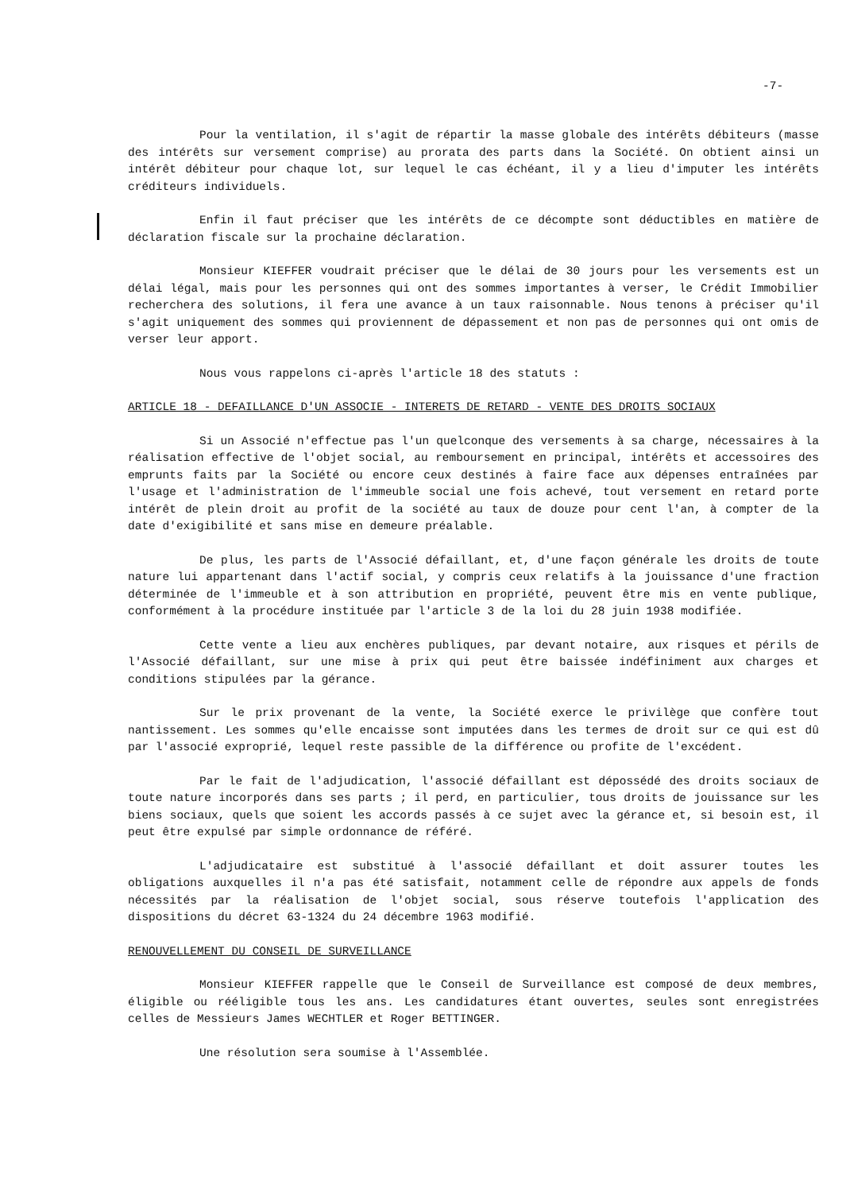-7-
Pour la ventilation, il s'agit de répartir la masse globale des intérêts débiteurs (masse des intérêts sur versement comprise) au prorata des parts dans la Société. On obtient ainsi un intérêt débiteur pour chaque lot, sur lequel le cas échéant, il y a lieu d'imputer les intérêts créditeurs individuels.
Enfin il faut préciser que les intérêts de ce décompte sont déductibles en matière de déclaration fiscale sur la prochaine déclaration.
Monsieur KIEFFER voudrait préciser que le délai de 30 jours pour les versements est un délai légal, mais pour les personnes qui ont des sommes importantes à verser, le Crédit Immobilier recherchera des solutions, il fera une avance à un taux raisonnable. Nous tenons à préciser qu'il s'agit uniquement des sommes qui proviennent de dépassement et non pas de personnes qui ont omis de verser leur apport.
Nous vous rappelons ci-après l'article 18 des statuts :
ARTICLE 18 - DEFAILLANCE D'UN ASSOCIE - INTERETS DE RETARD - VENTE DES DROITS SOCIAUX
Si un Associé n'effectue pas l'un quelconque des versements à sa charge, nécessaires à la réalisation effective de l'objet social, au remboursement en principal, intérêts et accessoires des emprunts faits par la Société ou encore ceux destinés à faire face aux dépenses entraînées par l'usage et l'administration de l'immeuble social une fois achevé, tout versement en retard porte intérêt de plein droit au profit de la société au taux de douze pour cent l'an, à compter de la date d'exigibilité et sans mise en demeure préalable.
De plus, les parts de l'Associé défaillant, et, d'une façon générale les droits de toute nature lui appartenant dans l'actif social, y compris ceux relatifs à la jouissance d'une fraction déterminée de l'immeuble et à son attribution en propriété, peuvent être mis en vente publique, conformément à la procédure instituée par l'article 3 de la loi du 28 juin 1938 modifiée.
Cette vente a lieu aux enchères publiques, par devant notaire, aux risques et périls de l'Associé défaillant, sur une mise à prix qui peut être baissée indéfiniment aux charges et conditions stipulées par la gérance.
Sur le prix provenant de la vente, la Société exerce le privilège que confère tout nantissement. Les sommes qu'elle encaisse sont imputées dans les termes de droit sur ce qui est dû par l'associé exproprié, lequel reste passible de la différence ou profite de l'excédent.
Par le fait de l'adjudication, l'associé défaillant est dépossédé des droits sociaux de toute nature incorporés dans ses parts ; il perd, en particulier, tous droits de jouissance sur les biens sociaux, quels que soient les accords passés à ce sujet avec la gérance et, si besoin est, il peut être expulsé par simple ordonnance de référé.
L'adjudicataire est substitué à l'associé défaillant et doit assurer toutes les obligations auxquelles il n'a pas été satisfait, notamment celle de répondre aux appels de fonds nécessités par la réalisation de l'objet social, sous réserve toutefois l'application des dispositions du décret 63-1324 du 24 décembre 1963 modifié.
RENOUVELLEMENT DU CONSEIL DE SURVEILLANCE
Monsieur KIEFFER rappelle que le Conseil de Surveillance est composé de deux membres, éligible ou rééligible tous les ans. Les candidatures étant ouvertes, seules sont enregistrées celles de Messieurs James WECHTLER et Roger BETTINGER.
Une résolution sera soumise à l'Assemblée.